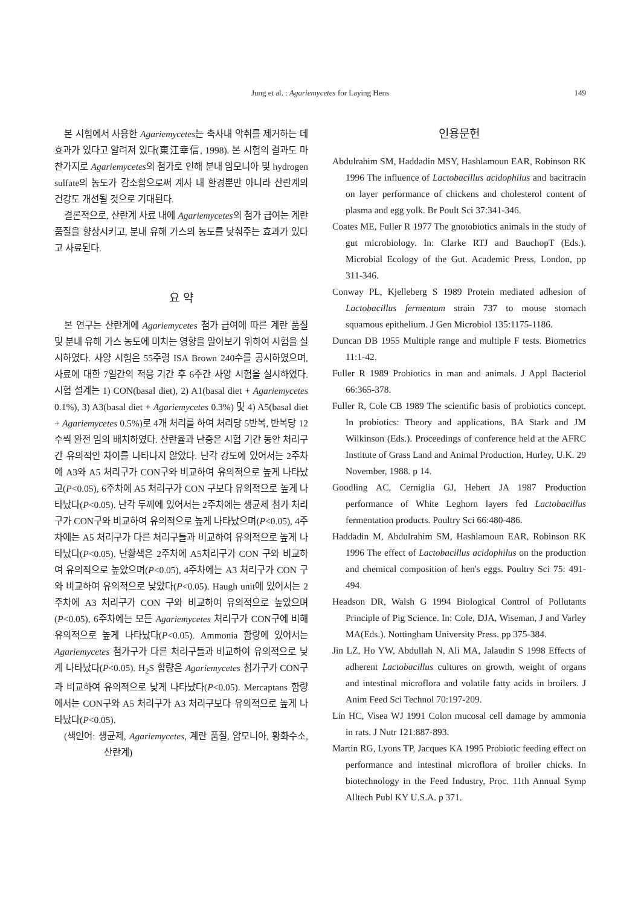Jung et al. : Agariemycetes for Laying Hens
149
본 시험에서 사용한 Agariemycetes는 축사내 악취를 제거하는 데 효과가 있다고 알려져 있다(東江幸信, 1998). 본 시험의 결과도 마찬가지로 Agariemycetes의 첨가로 인해 분내 암모니아 및 hydrogen sulfate의 농도가 감소함으로써 계사 내 환경뿐만 아니라 산란계의 건강도 개선될 것으로 기대된다.
결론적으로, 산란계 사료 내에 Agariemycetes의 첨가 급여는 계란 품질을 향상시키고, 분내 유해 가스의 농도를 낮춰주는 효과가 있다고 사료된다.
요 약
본 연구는 산란계에 Agariemycetes 첨가 급여에 따른 계란 품질 및 분내 유해 가스 농도에 미치는 영향을 알아보기 위하여 시험을 실시하였다. 사양 시험은 55주령 ISA Brown 240수를 공시하였으며, 사료에 대한 7일간의 적응 기간 후 6주간 사양 시험을 실시하였다. 시험 설계는 1) CON(basal diet), 2) A1(basal diet + Agariemycetes 0.1%), 3) A3(basal diet + Agariemycetes 0.3%) 및 4) A5(basal diet + Agariemycetes 0.5%)로 4개 처리를 하여 처리당 5반복, 반복당 12수씩 완전 임의 배치하였다. 산란율과 난중은 시험 기간 동안 처리구간 유의적인 차이를 나타나지 않았다. 난각 강도에 있어서는 2주차에 A3와 A5 처리구가 CON구와 비교하여 유의적으로 높게 나타났고(P<0.05), 6주차에 A5 처리구가 CON 구보다 유의적으로 높게 나타났다(P<0.05). 난각 두께에 있어서는 2주차에는 생균제 첨가 처리구가 CON구와 비교하여 유의적으로 높게 나타났으며(P<0.05), 4주차에는 A5 처리구가 다른 처리구들과 비교하여 유의적으로 높게 나타났다(P<0.05). 난황색은 2주차에 A5처리구가 CON 구와 비교하여 유의적으로 높았으며(P<0.05), 4주차에는 A3 처리구가 CON 구와 비교하여 유의적으로 낮았다(P<0.05). Haugh unit에 있어서는 2주차에 A3 처리구가 CON 구와 비교하여 유의적으로 높았으며(P<0.05), 6주차에는 모든 Agariemycetes 처리구가 CON구에 비해 유의적으로 높게 나타났다(P<0.05). Ammonia 함량에 있어서는 Agariemycetes 첨가구가 다른 처리구들과 비교하여 유의적으로 낮게 나타났다(P<0.05). H<sub>2</sub>S 함량은 Agariemycetes 첨가구가 CON구과 비교하여 유의적으로 낮게 나타났다(P<0.05). Mercaptans 함량에서는 CON구와 A5 처리구가 A3 처리구보다 유의적으로 높게 나타났다(P<0.05).
(색인어: 생균제, Agariemycetes, 계란 품질, 암모니아, 황화수소, 산란계)
인용문헌
Abdulrahim SM, Haddadin MSY, Hashlamoun EAR, Robinson RK 1996 The influence of Lactobacillus acidophilus and bacitracin on layer performance of chickens and cholesterol content of plasma and egg yolk. Br Poult Sci 37:341-346.
Coates ME, Fuller R 1977 The gnotobiotics animals in the study of gut microbiology. In: Clarke RTJ and BauchopT (Eds.). Microbial Ecology of the Gut. Academic Press, London, pp 311-346.
Conway PL, Kjelleberg S 1989 Protein mediated adhesion of Lactobacillus fermentum strain 737 to mouse stomach squamous epithelium. J Gen Microbiol 135:1175-1186.
Duncan DB 1955 Multiple range and multiple F tests. Biometrics 11:1-42.
Fuller R 1989 Probiotics in man and animals. J Appl Bacteriol 66:365-378.
Fuller R, Cole CB 1989 The scientific basis of probiotics concept. In probiotics: Theory and applications, BA Stark and JM Wilkinson (Eds.). Proceedings of conference held at the AFRC Institute of Grass Land and Animal Production, Hurley, U.K. 29 November, 1988. p 14.
Goodling AC, Cerniglia GJ, Hebert JA 1987 Production performance of White Leghorn layers fed Lactobacillus fermentation products. Poultry Sci 66:480-486.
Haddadin M, Abdulrahim SM, Hashlamoun EAR, Robinson RK 1996 The effect of Lactobacillus acidophilus on the production and chemical composition of hen's eggs. Poultry Sci 75: 491-494.
Headson DR, Walsh G 1994 Biological Control of Pollutants Principle of Pig Science. In: Cole, DJA, Wiseman, J and Varley MA(Eds.). Nottingham University Press. pp 375-384.
Jin LZ, Ho YW, Abdullah N, Ali MA, Jalaudin S 1998 Effects of adherent Lactobacillus cultures on growth, weight of organs and intestinal microflora and volatile fatty acids in broilers. J Anim Feed Sci Technol 70:197-209.
Lin HC, Visea WJ 1991 Colon mucosal cell damage by ammonia in rats. J Nutr 121:887-893.
Martin RG, Lyons TP, Jacques KA 1995 Probiotic feeding effect on performance and intestinal microflora of broiler chicks. In biotechnology in the Feed Industry, Proc. 11th Annual Symp Alltech Publ KY U.S.A. p 371.